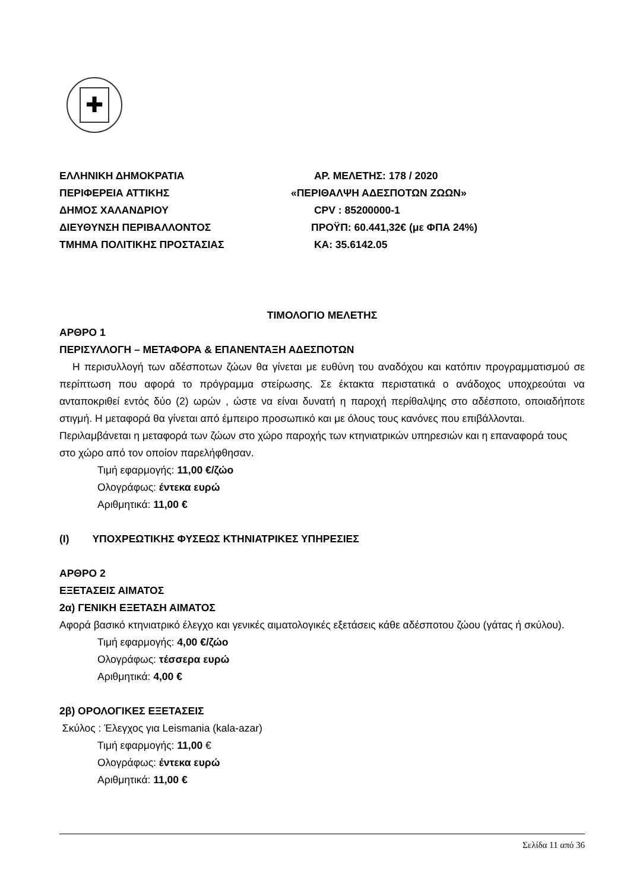✚
ΕΛΛΗΝΙΚΗ ΔΗΜΟΚΡΑΤΙΑ
ΠΕΡΙΦΕΡΕΙΑ ΑΤΤΙΚΗΣ
ΔΗΜΟΣ ΧΑΛΑΝΔΡΙΟΥ
ΔΙΕΥΘΥΝΣΗ ΠΕΡΙΒΑΛΛΟΝΤΟΣ
ΤΜΗΜΑ ΠΟΛΙΤΙΚΗΣ ΠΡΟΣΤΑΣΙΑΣ
ΑΡ. ΜΕΛΕΤΗΣ: 178 / 2020
«ΠΕΡΙΘΑΛΨΗ ΑΔΕΣΠΟΤΩΝ ΖΩΩΝ»
CPV : 85200000-1
ΠΡΟΫΠ: 60.441,32€ (με ΦΠΑ 24%)
ΚΑ: 35.6142.05
ΤΙΜΟΛΟΓΙΟ ΜΕΛΕΤΗΣ
ΑΡΘΡΟ 1
ΠΕΡΙΣΥΛΛΟΓΗ – ΜΕΤΑΦΟΡΑ & ΕΠΑΝΕΝΤΑΞΗ ΑΔΕΣΠΟΤΩΝ
Η περισυλλογή των αδέσποτων ζώων θα γίνεται με ευθύνη του αναδόχου και κατόπιν προγραμματισμού σε περίπτωση που αφορά το πρόγραμμα στείρωσης. Σε έκτακτα περιστατικά ο ανάδοχος υποχρεούται να ανταποκριθεί εντός δύο (2) ωρών , ώστε να είναι δυνατή η παροχή περίθαλψης στο αδέσποτο, οποιαδήποτε στιγμή. Η μεταφορά θα γίνεται από έμπειρο προσωπικό και με όλους τους κανόνες που επιβάλλονται.
Περιλαμβάνεται η μεταφορά των ζώων στο χώρο παροχής των κτηνιατρικών υπηρεσιών και η επαναφορά τους στο χώρο από τον οποίον παρελήφθησαν.
Τιμή εφαρμογής: 11,00 €/ζώο
Ολογράφως: έντεκα ευρώ
Αριθμητικά: 11,00 €
(Ι) ΥΠΟΧΡΕΩΤΙΚΗΣ ΦΥΣΕΩΣ ΚΤΗΝΙΑΤΡΙΚΕΣ ΥΠΗΡΕΣΙΕΣ
ΑΡΘΡΟ 2
ΕΞΕΤΑΣΕΙΣ ΑΙΜΑΤΟΣ
2α) ΓΕΝΙΚΗ ΕΞΕΤΑΣΗ ΑΙΜΑΤΟΣ
Αφορά βασικό κτηνιατρικό έλεγχο και γενικές αιματολογικές εξετάσεις κάθε αδέσποτου ζώου (γάτας ή σκύλου).
Τιμή εφαρμογής: 4,00 €/ζώο
Ολογράφως: τέσσερα ευρώ
Αριθμητικά: 4,00 €
2β) ΟΡΟΛΟΓΙΚΕΣ ΕΞΕΤΑΣΕΙΣ
Σκύλος : Έλεγχος για Leismania (kala-azar)
Τιμή εφαρμογής: 11,00 €
Ολογράφως: έντεκα ευρώ
Αριθμητικά: 11,00 €
Σελίδα 11 από 36